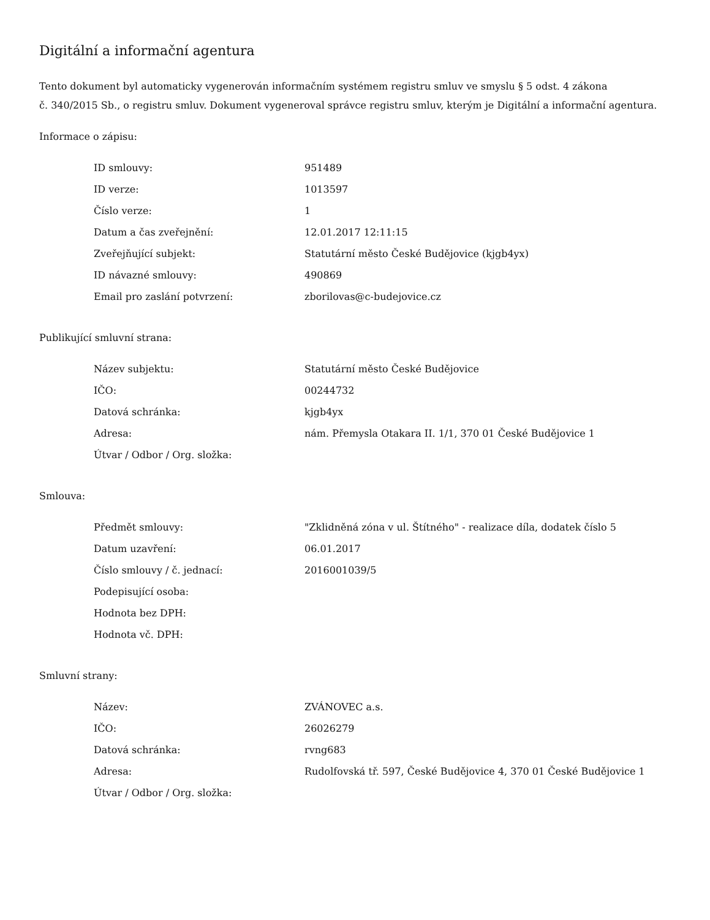Digitální a informační agentura
Tento dokument byl automaticky vygenerován informačním systémem registru smluv ve smyslu § 5 odst. 4 zákona
č. 340/2015 Sb., o registru smluv. Dokument vygeneroval správce registru smluv, kterým je Digitální a informační agentura.
Informace o zápisu:
| ID smlouvy: | 951489 |
| ID verze: | 1013597 |
| Číslo verze: | 1 |
| Datum a čas zveřejnění: | 12.01.2017 12:11:15 |
| Zveřejňující subjekt: | Statutární město České Budějovice (kjgb4yx) |
| ID návazné smlouvy: | 490869 |
| Email pro zaslání potvrzení: | zborilovas@c-budejovice.cz |
Publikující smluvní strana:
| Název subjektu: | Statutární město České Budějovice |
| IČO: | 00244732 |
| Datová schránka: | kjgb4yx |
| Adresa: | nám. Přemysla Otakara II. 1/1, 370 01 České Budějovice 1 |
| Útvar / Odbor / Org. složka: | |
Smlouva:
| Předmět smlouvy: | "Zklidněná zóna v ul. Štítného" - realizace díla, dodatek číslo 5 |
| Datum uzavření: | 06.01.2017 |
| Číslo smlouvy / č. jednací: | 2016001039/5 |
| Podepisující osoba: | |
| Hodnota bez DPH: | |
| Hodnota vč. DPH: | |
Smluvní strany:
| Název: | ZVÁNOVEC a.s. |
| IČO: | 26026279 |
| Datová schránka: | rvng683 |
| Adresa: | Rudolfovská tř. 597, České Budějovice 4, 370 01 České Budějovice 1 |
| Útvar / Odbor / Org. složka: | |